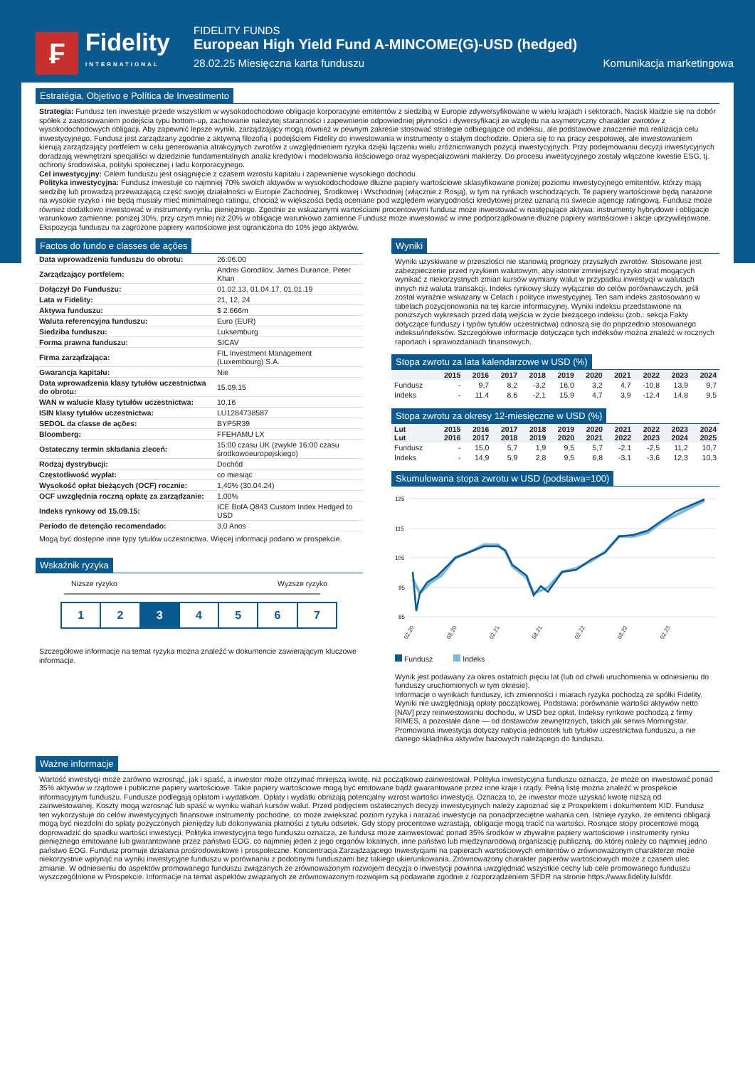₣
Fidelity
INTERNATIONAL
FIDELITY FUNDS
European High Yield Fund A-MINCOME(G)-USD (hedged)
28.02.25 Miesięczna karta funduszu Komunikacja marketingowa
Estratégia, Objetivo e Política de Investimento
Strategia: Fundusz ten inwestuje przede wszystkim w wysokodochodowe obligacje korporacyjne emitentów z siedzibą w Europie zdywersyfikowane w wielu krajach i sektorach. Nacisk kładzie się na dobór spółek z zastosowaniem podejścia typu bottom-up, zachowanie należytej staranności i zapewnienie odpowiedniej płynności i dywersyfikacji ze względu na asymetryczny charakter zwrotów z wysokodochodowych obligacji. Aby zapewnić lepsze wyniki, zarządzający mogą również w pewnym zakresie stosować strategie odbiegające od indeksu, ale podstawowe znaczenie ma realizacja celu inwestycyjnego. Fundusz jest zarządzany zgodnie z aktywną filozofią i podejściem Fidelity do inwestowania w instrumenty o stałym dochodzie. Opiera się to na pracy zespołowej, ale inwestowaniem kierują zarządzający portfelem w celu generowania atrakcyjnych zwrotów z uwzględnieniem ryzyka dzięki łączeniu wielu zróżnicowanych pozycji inwestycyjnych. Przy podejmowaniu decyzji inwestycyjnych doradzają wewnętrzni specjaliści w dziedzinie fundamentalnych analiz kredytów i modelowania ilościowego oraz wyspecjalizowani maklerzy. Do procesu inwestycyjnego zostały włączone kwestie ESG, tj. ochrony środowiska, polityki społecznej i ładu korporacyjnego.
Cel inwestycyjny: Celem funduszu jest osiągnięcie z czasem wzrostu kapitału i zapewnienie wysokiego dochodu.
Polityka inwestycyjna: Fundusz inwestuje co najmniej 70% swoich aktywów w wysokodochodowe dłużne papiery wartościowe sklasyfikowane poniżej poziomu inwestycyjnego emitentów, którzy mają siedzibę lub prowadzą przeważającą część swojej działalności w Europie Zachodniej, Środkowej i Wschodniej (włącznie z Rosją), w tym na rynkach wschodzących. Te papiery wartościowe będą narażone na wysokie ryzyko i nie będą musiały mieć minimalnego ratingu, chociaż w większości będą oceniane pod względem wiarygodności kredytowej przez uznaną na świecie agencję ratingową. Fundusz może również dodatkowo inwestować w instrumenty rynku pieniężnego. Zgodnie ze wskazanymi wartościami procentowymi fundusz może inwestować w następujące aktywa: instrumenty hybrydowe i obligacje warunkowo zamienne: poniżej 30%, przy czym mniej niż 20% w obligacje warunkowo zamienne Fundusz może inwestować w inne podporządkowane dłużne papiery wartościowe i akcje uprzywilejowane. Ekspozycja funduszu na zagrożone papiery wartościowe jest ograniczona do 10% jego aktywów.
Factos do fundo e classes de ações
| Data wprowadzenia funduszu do obrotu: | 26.06.00 |
| Zarządzający portfelem: | Andrei Gorodilov, James Durance, Peter Khan |
| Dołączył Do Funduszu: | 01.02.13, 01.04.17, 01.01.19 |
| Lata w Fidelity: | 21, 12, 24 |
| Aktywa funduszu: | $ 2.666m |
| Waluta referencyjna funduszu: | Euro (EUR) |
| Siedziba funduszu: | Luksemburg |
| Forma prawna funduszu: | SICAV |
| Firma zarządzająca: | FIL Investment Management (Luxembourg) S.A. |
| Gwarancja kapitału: | Nie |
| Data wprowadzenia klasy tytułów uczestnictwa do obrotu: | 15.09.15 |
| WAN w walucie klasy tytułów uczestnictwa: | 10,16 |
| ISIN klasy tytułów uczestnictwa: | LU1284738587 |
| SEDOL da classe de ações: | BYP5R39 |
| Bloomberg: | FFEHAMU LX |
| Ostateczny termin składania zleceń: | 15:00 czasu UK (zwykle 16:00 czasu środkowoeuropejskiego) |
| Rodzaj dystrybucji: | Dochód |
| Częstotliwość wypłat: | co miesiąc |
| Wysokość opłat bieżących (OCF) rocznie: | 1,40% (30.04.24) |
| OCF uwzględnia roczną opłatę za zarządzanie: | 1,00% |
| Indeks rynkowy od 15.09.15: | ICE BofA Q843 Custom Index Hedged to USD |
| Período de detenção recomendado: | 3,0 Anos |
Mogą być dostępne inne typy tytułów uczestnictwa. Więcej informacji podano w prospekcie.
Wskaźnik ryzyka
Niższe ryzyko Wyższe ryzyko
1 2 3 4 5 6 7
Szczegółowe informacje na temat ryzyka można znaleźć w dokumencie zawierającym kluczowe informacje.
Wyniki
Wyniki uzyskiwane w przeszłości nie stanowią prognozy przyszłych zwrotów. Stosowane jest zabezpieczenie przed ryzykiem walutowym, aby istotnie zmniejszyć ryzyko strat mogących wynikać z niekorzystnych zmian kursów wymiany walut w przypadku inwestycji w walutach innych niż waluta transakcji. Indeks rynkowy służy wyłącznie do celów porównawczych, jeśli został wyraźnie wskazany w Celach i polityce inwestycyjnej. Ten sam indeks zastosowano w tabelach pozycjonowania na tej karcie informacyjnej. Wyniki indeksu przedstawione na poniższych wykresach przed datą wejścia w życie bieżącego indeksu (zob.: sekcja Fakty dotyczące funduszy i typów tytułów uczestnictwa) odnoszą się do poprzednio stosowanego indeksu/indeksów. Szczegółowe informacje dotyczące tych indeksów można znaleźć w rocznych raportach i sprawozdaniach finansowych.
Stopa zwrotu za lata kalendarzowe w USD (%)
| | 2015 | 2016 | 2017 | 2018 | 2019 | 2020 | 2021 | 2022 | 2023 | 2024 |
| --- | --- | --- | --- | --- | --- | --- | --- | --- | --- | --- |
| Fundusz | - | 9,7 | 8,2 | -3,2 | 16,0 | 3,2 | 4,7 | -10,8 | 13,9 | 9,7 |
| Indeks | - | 11,4 | 8,6 | -2,1 | 15,9 | 4,7 | 3,9 | -12,4 | 14,8 | 9,5 |
Stopa zwrotu za okresy 12-miesięczne w USD (%)
| Lut Lut | 2015 2016 | 2016 2017 | 2017 2018 | 2018 2019 | 2019 2020 | 2020 2021 | 2021 2022 | 2022 2023 | 2023 2024 | 2024 2025 |
| --- | --- | --- | --- | --- | --- | --- | --- | --- | --- | --- |
| Fundusz | - | 15,0 | 5,7 | 1,9 | 9,5 | 5,7 | -2,1 | -2,5 | 11,2 | 10,7 |
| Indeks | - | 14,9 | 5,9 | 2,8 | 9,5 | 6,8 | -3,1 | -3,6 | 12,3 | 10,3 |
Skumulowana stopa zwrotu w USD (podstawa=100)
125
115
105
95
85
02.20
08.20
02.21
08.21
02.22
08.22
02.23
Fundusz Indeks
Wynik jest podawany za okres ostatnich pięciu lat (lub od chwili uruchomienia w odniesieniu do funduszy uruchomionych w tym okresie).
Informacje o wynikach funduszy, ich zmienności i miarach ryzyka pochodzą ze spółki Fidelity. Wyniki nie uwzględniają opłaty początkowej. Podstawa: porównanie wartości aktywów netto [NAV] przy reinwestowaniu dochodu, w USD bez opłat. Indeksy rynkowe pochodzą z firmy RIMES, a pozostałe dane — od dostawców zewnętrznych, takich jak serwis Morningstar. Promowana inwestycja dotyczy nabycia jednostek lub tytułów uczestnictwa funduszu, a nie danego składnika aktywów bazowych należącego do funduszu.
Ważne informacje
Wartość inwestycji może zarówno wzrosnąć, jak i spaść, a inwestor może otrzymać mniejszą kwotę, niż początkowo zainwestował. Polityka inwestycyjna funduszu oznacza, że może on inwestować ponad 35% aktywów w rządowe i publiczne papiery wartościowe. Takie papiery wartościowe mogą być emitowane bądź gwarantowane przez inne kraje i rządy. Pełną listę można znaleźć w prospekcie informacyjnym funduszu. Fundusze podlegają opłatom i wydatkom. Opłaty i wydatki obniżają potencjalny wzrost wartości inwestycji. Oznacza to, że inwestor może uzyskać kwotę niższą od zainwestowanej. Koszty mogą wzrosnąć lub spaść w wyniku wahań kursów walut. Przed podjęciem ostatecznych decyzji inwestycyjnych należy zapoznać się z Prospektem i dokumentem KID. Fundusz ten wykorzystuje do celów inwestycyjnych finansowe instrumenty pochodne, co może zwiększać poziom ryzyka i narażać inwestycje na ponadprzeciętne wahania cen. Istnieje ryzyko, że emitenci obligacji mogą być niezdolni do spłaty pożyczonych pieniędzy lub dokonywania płatności z tytułu odsetek. Gdy stopy procentowe wzrastają, obligacje mogą tracić na wartości. Rosnące stopy procentowe mogą doprowadzić do spadku wartości inwestycji. Polityka inwestycyjna tego funduszu oznacza, że fundusz może zainwestować ponad 35% środków w zbywalne papiery wartościowe i instrumenty rynku pieniężnego emitowane lub gwarantowane przez państwo EOG, co najmniej jeden z jego organów lokalnych, inne państwo lub międzynarodową organizację publiczną, do której należy co najmniej jedno państwo EOG. Fundusz promuje działania prośrodowiskowe i prospołeczne. Koncentracja Zarządzającego Inwestycjami na papierach wartościowych emitentów o zrównoważonym charakterze może niekorzystnie wpłynąć na wyniki inwestycyjne funduszu w porównaniu z podobnymi funduszami bez takiego ukierunkowania. Zrównoważony charakter papierów wartościowych może z czasem ulec zmianie. W odniesieniu do aspektów promowanego funduszu związanych ze zrównoważonym rozwojem decyzja o inwestycji powinna uwzględniać wszystkie cechy lub cele promowanego funduszu wyszczególnione w Prospekcie. Informacje na temat aspektów związanych ze zrównoważonym rozwojem są podawane zgodnie z rozporządzeniem SFDR na stronie https://www.fidelity.lu/sfdr.